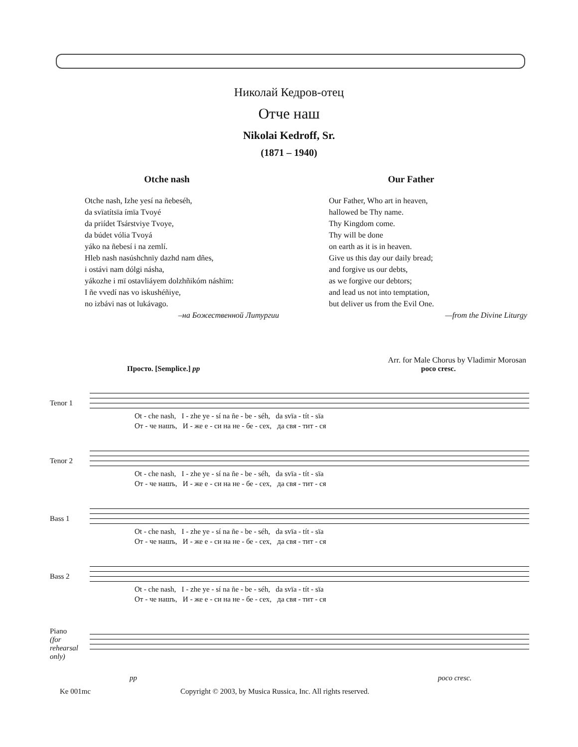Николай Кедров-отец
Отче наш
Nikolai Kedroff, Sr.
(1871 – 1940)
Otche nash
Otche nash, Izhe yesí na ñebeséh,
da svïatítsïa ímïa Tvoyé
da priídet Tsárstviye Tvoye,
da búdet vólia Tvoyá
yáko na ñebesí i na zemlí.
Hleb nash nasúshchnïy dazhd nam dñes,
i ostávi nam dólgi násha,
yákozhe i mï ostavliáyem dolzhñikóm náshïm:
I ñe vvedí nas vo iskushéñiye,
no izbávi nas ot lukávago.
–на Божественной Литургии
Our Father
Our Father, Who art in heaven,
hallowed be Thy name.
Thy Kingdom come.
Thy will be done
on earth as it is in heaven.
Give us this day our daily bread;
and forgive us our debts,
as we forgive our debtors;
and lead us not into temptation,
but deliver us from the Evil One.
—from the Divine Liturgy
Arr. for Male Chorus by Vladimir Morosan
Просто. [Semplice.] pp poco cresc.
Tenor 1
Ot - che nash, I - zhe ye - sí na ñe - be - séh, da svïa - tít - sïa
От - че нашъ, И - же е - си на не - бе - сех, да свя - тит - ся
Tenor 2
Ot - che nash, I - zhe ye - sí na ñe - be - séh, da svïa - tít - sïa
От - че нашъ, И - же е - си на не - бе - сех, да свя - тит - ся
Bass 1
Ot - che nash, I - zhe ye - sí na ñe - be - séh, da svïa - tít - sïa
От - че нашъ, И - же е - си на не - бе - сех, да свя - тит - ся
Bass 2
Ot - che nash, I - zhe ye - sí na ñe - be - séh, da svïa - tít - sïa
От - че нашъ, И - же е - си на не - бе - сех, да свя - тит - ся
Piano
(for rehearsal only)
pp poco cresc.
Ke 001mc Copyright © 2003, by Musica Russica, Inc. All rights reserved.